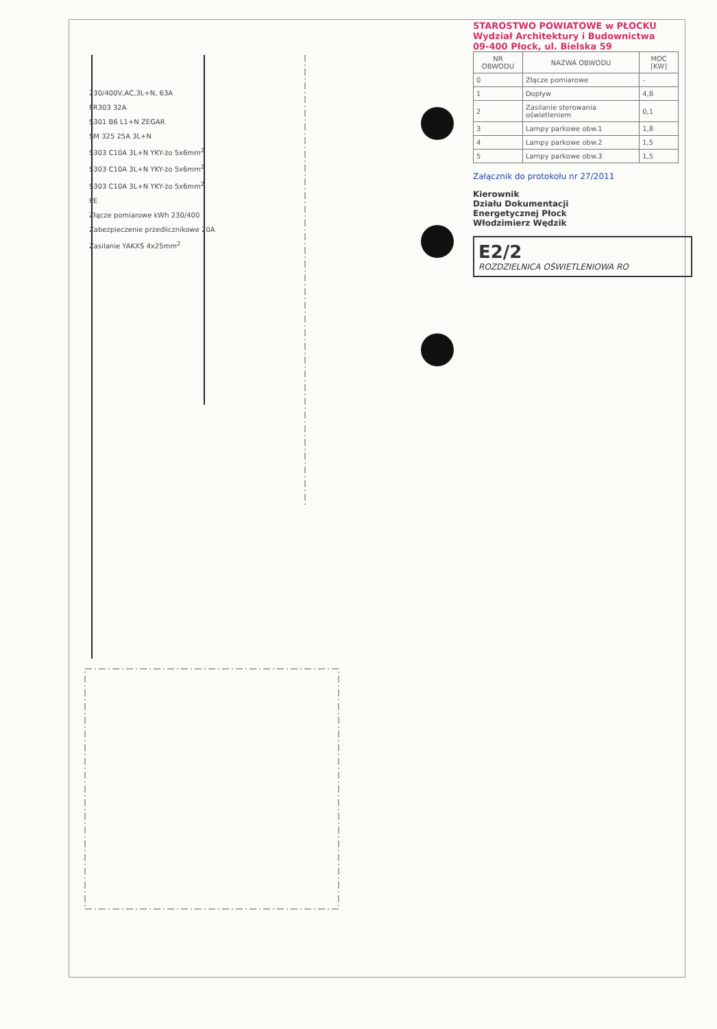230/400V,AC,3L+N, 63A
FR303 32A
S301 B6 L1+N ZEGAR
SM 325 25A 3L+N
S303 C10A 3L+N YKY-żo 5x6mm<sup>2</sup>
S303 C10A 3L+N YKY-żo 5x6mm<sup>2</sup>
S303 C10A 3L+N YKY-żo 5x6mm<sup>2</sup>
PE
Złącze pomiarowe kWh 230/400
Zabezpieczenie przedlicznikowe 20A
Zasilanie YAKXS 4x25mm<sup>2</sup>
STAROSTWO POWIATOWE w PŁOCKU
Wydział Architektury i Budownictwa
09-400 Płock, ul. Bielska 59
| NR OBWODU | NAZWA OBWODU | MOC [KW] |
| --- | --- | --- |
| 0 | Złącze pomiarowe | - |
| 1 | Dopływ | 4,8 |
| 2 | Zasilanie sterowania oświetleniem | 0,1 |
| 3 | Lampy parkowe obw.1 | 1,8 |
| 4 | Lampy parkowe obw.2 | 1,5 |
| 5 | Lampy parkowe obw.3 | 1,5 |
Załącznik do protokołu nr 27/2011
Kierownik
Działu Dokumentacji
Energetycznej Płock
Włodzimierz Wędzik
E2/2
ROZDZIELNICA OŚWIETLENIOWA RO